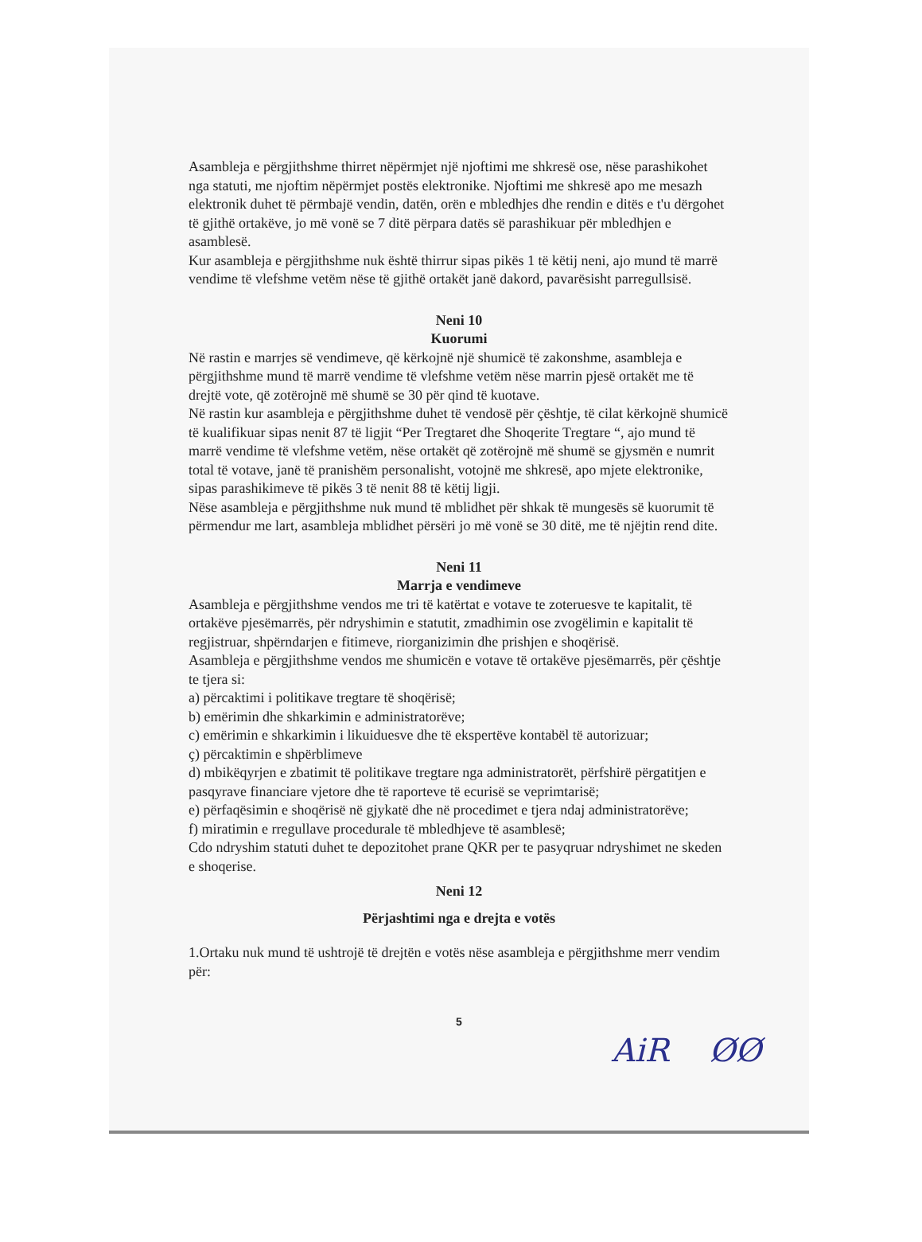Asambleja e përgjithshme thirret nëpërmjet një njoftimi me shkresë ose, nëse parashikohet nga statuti, me njoftim nëpërmjet postës elektronike. Njoftimi me shkresë apo me mesazh elektronik duhet të përmbajë vendin, datën, orën e mbledhjes dhe rendin e ditës e t'u dërgohet të gjithë ortakëve, jo më vonë se 7 ditë përpara datës së parashikuar për mbledhjen e asamblesë.
Kur asambleja e përgjithshme nuk është thirrur sipas pikës 1 të këtij neni, ajo mund të marrë vendime të vlefshme vetëm nëse të gjithë ortakët janë dakord, pavarësisht parregullsisë.
Neni 10
Kuorumi
Në rastin e marrjes së vendimeve, që kërkojnë një shumicë të zakonshme, asambleja e përgjithshme mund të marrë vendime të vlefshme vetëm nëse marrin pjesë ortakët me të drejtë vote, që zotërojnë më shumë se 30 për qind të kuotave.
Në rastin kur asambleja e përgjithshme duhet të vendosë për çështje, të cilat kërkojnë shumicë të kualifikuar sipas nenit 87 të ligjit “Per Tregtaret dhe Shoqerite Tregtare “, ajo mund të marrë vendime të vlefshme vetëm, nëse ortakët që zotërojnë më shumë se gjysmën e numrit total të votave, janë të pranishëm personalisht, votojnë me shkresë, apo mjete elektronike, sipas parashikimeve të pikës 3 të nenit 88 të këtij ligji.
Nëse asambleja e përgjithshme nuk mund të mblidhet për shkak të mungesës së kuorumit të përmendur me lart, asambleja mblidhet përsëri jo më vonë se 30 ditë, me të njëjtin rend dite.
Neni 11
Marrja e vendimeve
Asambleja e përgjithshme vendos me tri të katërtat e votave te zoteruesve te kapitalit, të ortakëve pjesëmarrës, për ndryshimin e statutit, zmadhimin ose zvogëlimin e kapitalit të regjistruar, shpërndarjen e fitimeve, riorganizimin dhe prishjen e shoqërisë.
Asambleja e përgjithshme vendos me shumicën e votave të ortakëve pjesëmarrës, për çështje te tjera si:
a) përcaktimi i politikave tregtare të shoqërisë;
b) emërimin dhe shkarkimin e administratorëve;
c) emërimin e shkarkimin i likuiduesve dhe të ekspertëve kontabël të autorizuar;
ç) përcaktimin e shpërblimeve
d) mbikëqyrjen e zbatimit të politikave tregtare nga administratorët, përfshirë përgatitjen e pasqyrave financiare vjetore dhe të raporteve të ecurisë se veprimtarisë;
e) përfaqësimin e shoqërisë në gjykatë dhe në procedimet e tjera ndaj administratorëve;
f) miratimin e rregullave procedurale të mbledhjeve të asamblesë;
Cdo ndryshim statuti duhet te depozitohet prane QKR per te pasyqruar ndryshimet ne skeden e shoqerise.
Neni 12
Përjashtimi nga e drejta e votës
1.Ortaku nuk mund të ushtrojë të drejtën e votës nëse asambleja e përgjithshme merr vendim për:
5
AiR ØØ